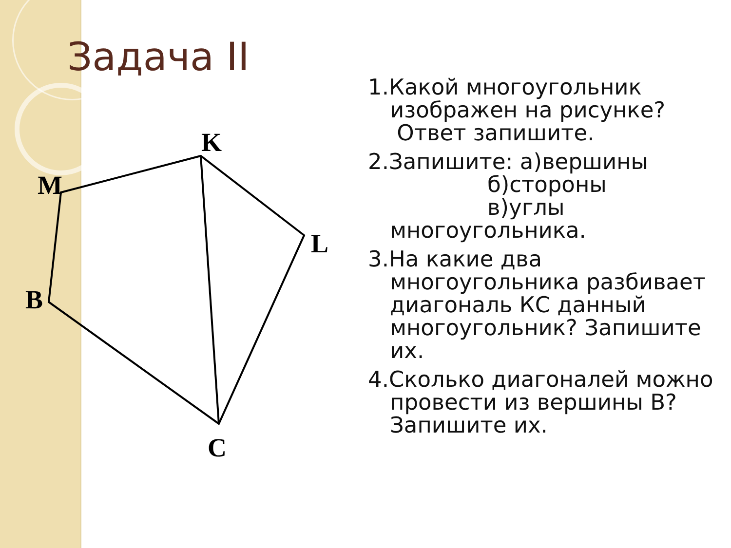Задача II
K
M
L
B
C
1.Какой многоугольник изображен на рисунке?
Ответ запишите.
2.Запишите: а)вершины
б)стороны
в)углы
многоугольника.
3.На какие два многоугольника разбивает диагональ КС данный многоугольник? Запишите их.
4.Сколько диагоналей можно провести из вершины В? Запишите их.